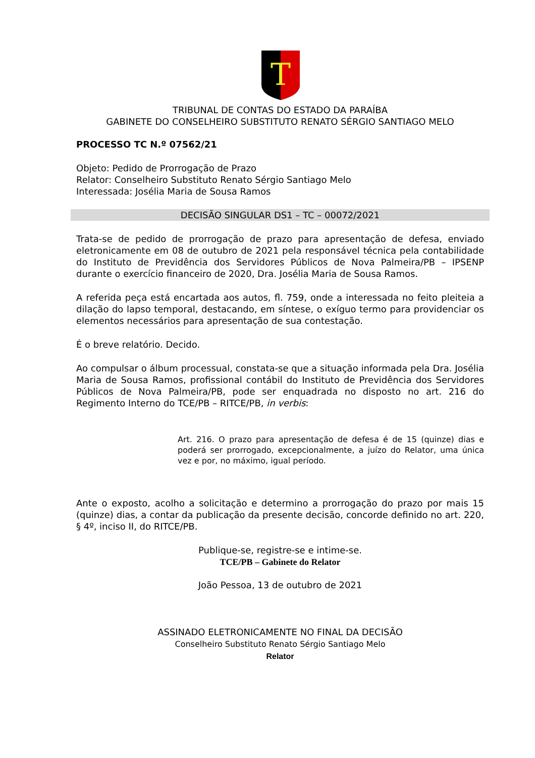T
TRIBUNAL DE CONTAS DO ESTADO DA PARAÍBA
GABINETE DO CONSELHEIRO SUBSTITUTO RENATO SÉRGIO SANTIAGO MELO
PROCESSO TC N.º 07562/21
Objeto: Pedido de Prorrogação de Prazo
Relator: Conselheiro Substituto Renato Sérgio Santiago Melo
Interessada: Josélia Maria de Sousa Ramos
DECISÃO SINGULAR DS1 – TC – 00072/2021
Trata-se de pedido de prorrogação de prazo para apresentação de defesa, enviado eletronicamente em 08 de outubro de 2021 pela responsável técnica pela contabilidade do Instituto de Previdência dos Servidores Públicos de Nova Palmeira/PB – IPSENP durante o exercício financeiro de 2020, Dra. Josélia Maria de Sousa Ramos.
A referida peça está encartada aos autos, fl. 759, onde a interessada no feito pleiteia a dilação do lapso temporal, destacando, em síntese, o exíguo termo para providenciar os elementos necessários para apresentação de sua contestação.
É o breve relatório. Decido.
Ao compulsar o álbum processual, constata-se que a situação informada pela Dra. Josélia Maria de Sousa Ramos, profissional contábil do Instituto de Previdência dos Servidores Públicos de Nova Palmeira/PB, pode ser enquadrada no disposto no art. 216 do Regimento Interno do TCE/PB – RITCE/PB, in verbis:
Art. 216. O prazo para apresentação de defesa é de 15 (quinze) dias e poderá ser prorrogado, excepcionalmente, a juízo do Relator, uma única vez e por, no máximo, igual período.
Ante o exposto, acolho a solicitação e determino a prorrogação do prazo por mais 15 (quinze) dias, a contar da publicação da presente decisão, concorde definido no art. 220, § 4º, inciso II, do RITCE/PB.
Publique-se, registre-se e intime-se.
TCE/PB – Gabinete do Relator
João Pessoa, 13 de outubro de 2021
ASSINADO ELETRONICAMENTE NO FINAL DA DECISÃO
Conselheiro Substituto Renato Sérgio Santiago Melo
Relator